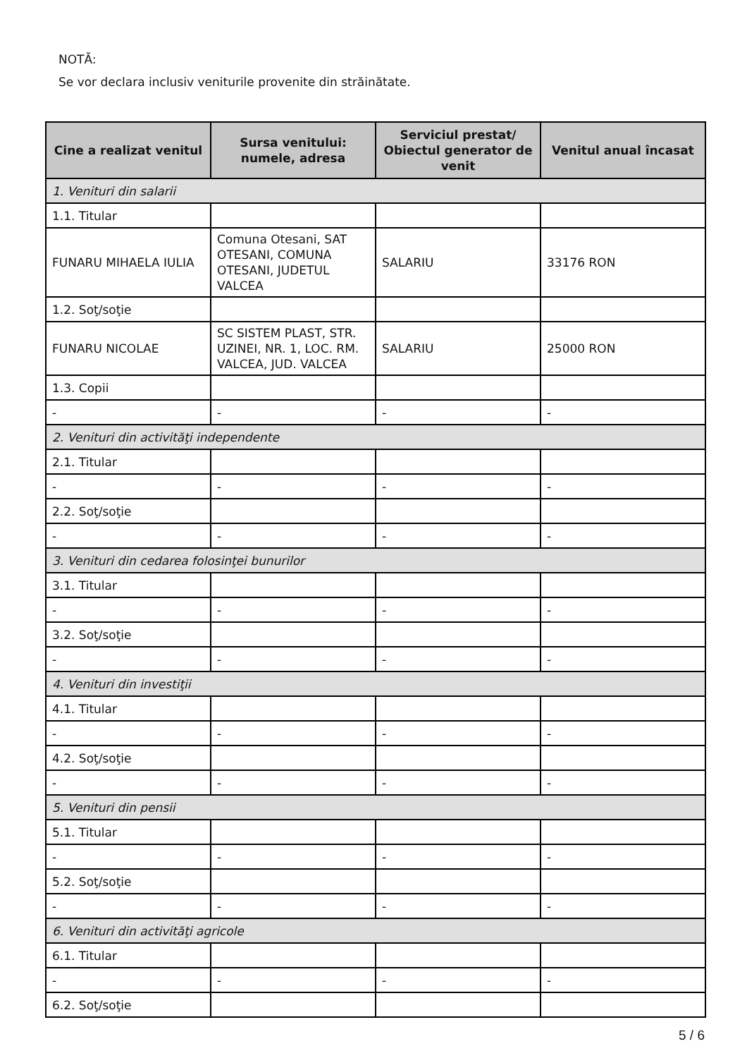NOTĂ:
Se vor declara inclusiv veniturile provenite din străinătate.
| Cine a realizat venitul | Sursa venitului: numele, adresa | Serviciul prestat/ Obiectul generator de venit | Venitul anual încasat |
| --- | --- | --- | --- |
| 1. Venituri din salarii | | | |
| 1.1. Titular | | | |
| FUNARU MIHAELA IULIA | Comuna Otesani, SAT OTESANI, COMUNA OTESANI, JUDETUL VALCEA | SALARIU | 33176 RON |
| 1.2. Soţ/soţie | | | |
| FUNARU NICOLAE | SC SISTEM PLAST, STR. UZINEI, NR. 1, LOC. RM. VALCEA, JUD. VALCEA | SALARIU | 25000 RON |
| 1.3. Copii | | | |
| - | - | - | - |
| 2. Venituri din activităţi independente | | | |
| 2.1. Titular | | | |
| - | - | - | - |
| 2.2. Soţ/soţie | | | |
| - | - | - | - |
| 3. Venituri din cedarea folosinţei bunurilor | | | |
| 3.1. Titular | | | |
| - | - | - | - |
| 3.2. Soţ/soţie | | | |
| - | - | - | - |
| 4. Venituri din investiţii | | | |
| 4.1. Titular | | | |
| - | - | - | - |
| 4.2. Soţ/soţie | | | |
| - | - | - | - |
| 5. Venituri din pensii | | | |
| 5.1. Titular | | | |
| - | - | - | - |
| 5.2. Soţ/soţie | | | |
| - | - | - | - |
| 6. Venituri din activităţi agricole | | | |
| 6.1. Titular | | | |
| - | - | - | - |
| 6.2. Soţ/soţie | | | |
5 / 6